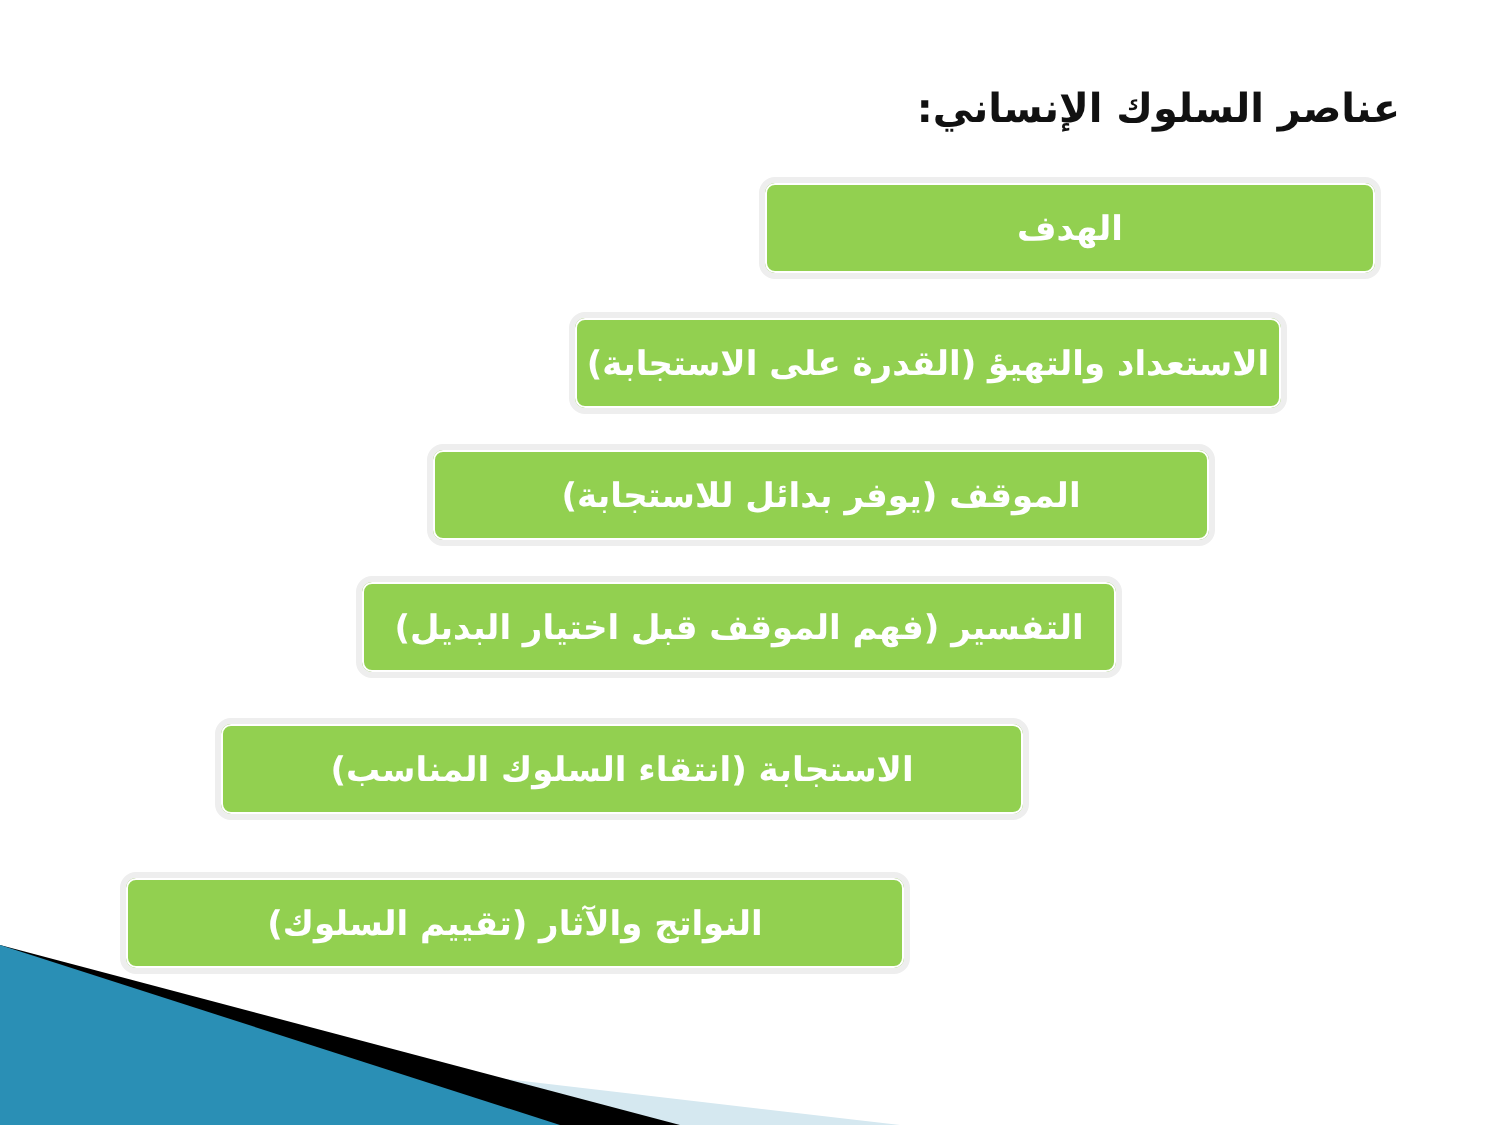عناصر السلوك الإنساني:
الهدف
الاستعداد والتهيؤ (القدرة على الاستجابة)
الموقف (يوفر بدائل للاستجابة)
التفسير (فهم الموقف قبل اختيار البديل)
الاستجابة (انتقاء السلوك المناسب)
النواتج والآثار (تقييم السلوك)